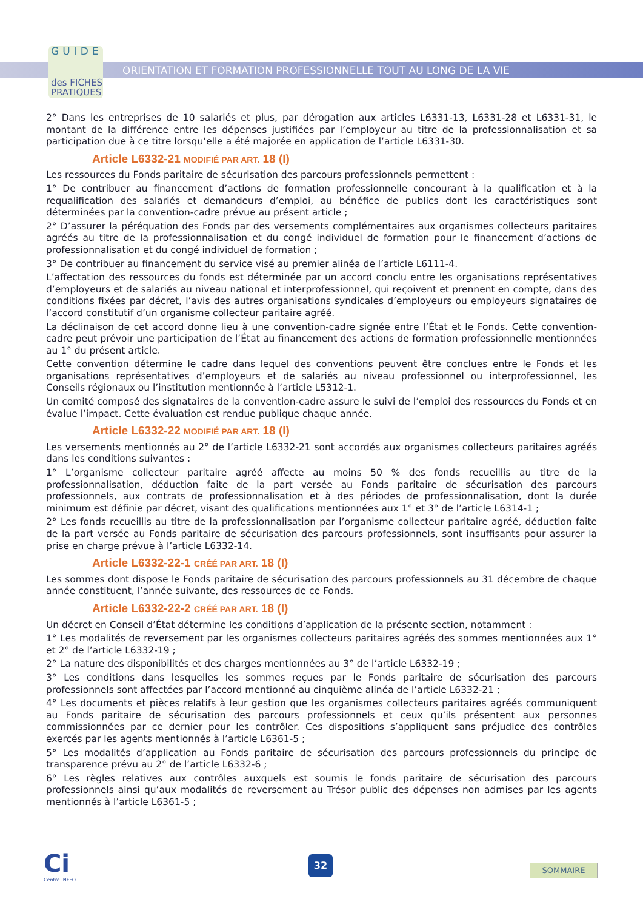GUIDE
des FICHES
PRATIQUES
ORIENTATION ET FORMATION PROFESSIONNELLE TOUT AU LONG DE LA VIE
2° Dans les entreprises de 10 salariés et plus, par dérogation aux articles L6331-13, L6331-28 et L6331-31, le montant de la différence entre les dépenses justifiées par l’employeur au titre de la professionnalisation et sa participation due à ce titre lorsqu’elle a été majorée en application de l’article L6331-30.
Article L6332-21 MODIFIÉ PAR ART. 18 (I)
Les ressources du Fonds paritaire de sécurisation des parcours professionnels permettent :
1° De contribuer au financement d’actions de formation professionnelle concourant à la qualification et à la requalification des salariés et demandeurs d’emploi, au bénéfice de publics dont les caractéristiques sont déterminées par la convention-cadre prévue au présent article ;
2° D’assurer la péréquation des Fonds par des versements complémentaires aux organismes collecteurs paritaires agréés au titre de la professionnalisation et du congé individuel de formation pour le financement d’actions de professionnalisation et du congé individuel de formation ;
3° De contribuer au financement du service visé au premier alinéa de l’article L6111-4.
L’affectation des ressources du fonds est déterminée par un accord conclu entre les organisations représentatives d’employeurs et de salariés au niveau national et interprofessionnel, qui reçoivent et prennent en compte, dans des conditions fixées par décret, l’avis des autres organisations syndicales d’employeurs ou employeurs signataires de l’accord constitutif d’un organisme collecteur paritaire agréé.
La déclinaison de cet accord donne lieu à une convention-cadre signée entre l’État et le Fonds. Cette convention-cadre peut prévoir une participation de l’État au financement des actions de formation professionnelle mentionnées au 1° du présent article.
Cette convention détermine le cadre dans lequel des conventions peuvent être conclues entre le Fonds et les organisations représentatives d’employeurs et de salariés au niveau professionnel ou interprofessionnel, les Conseils régionaux ou l’institution mentionnée à l’article L5312-1.
Un comité composé des signataires de la convention-cadre assure le suivi de l’emploi des ressources du Fonds et en évalue l’impact. Cette évaluation est rendue publique chaque année.
Article L6332-22 MODIFIÉ PAR ART. 18 (I)
Les versements mentionnés au 2° de l’article L6332-21 sont accordés aux organismes collecteurs paritaires agréés dans les conditions suivantes :
1° L’organisme collecteur paritaire agréé affecte au moins 50 % des fonds recueillis au titre de la professionnalisation, déduction faite de la part versée au Fonds paritaire de sécurisation des parcours professionnels, aux contrats de professionnalisation et à des périodes de professionnalisation, dont la durée minimum est définie par décret, visant des qualifications mentionnées aux 1° et 3° de l’article L6314-1 ;
2° Les fonds recueillis au titre de la professionnalisation par l’organisme collecteur paritaire agréé, déduction faite de la part versée au Fonds paritaire de sécurisation des parcours professionnels, sont insuffisants pour assurer la prise en charge prévue à l’article L6332-14.
Article L6332-22-1 CRÉÉ PAR ART. 18 (I)
Les sommes dont dispose le Fonds paritaire de sécurisation des parcours professionnels au 31 décembre de chaque année constituent, l’année suivante, des ressources de ce Fonds.
Article L6332-22-2 CRÉÉ PAR ART. 18 (I)
Un décret en Conseil d’État détermine les conditions d’application de la présente section, notamment :
1° Les modalités de reversement par les organismes collecteurs paritaires agréés des sommes mentionnées aux 1° et 2° de l’article L6332-19 ;
2° La nature des disponibilités et des charges mentionnées au 3° de l’article L6332-19 ;
3° Les conditions dans lesquelles les sommes reçues par le Fonds paritaire de sécurisation des parcours professionnels sont affectées par l’accord mentionné au cinquième alinéa de l’article L6332-21 ;
4° Les documents et pièces relatifs à leur gestion que les organismes collecteurs paritaires agréés communiquent au Fonds paritaire de sécurisation des parcours professionnels et ceux qu’ils présentent aux personnes commissionnées par ce dernier pour les contrôler. Ces dispositions s’appliquent sans préjudice des contrôles exercés par les agents mentionnés à l’article L6361-5 ;
5° Les modalités d’application au Fonds paritaire de sécurisation des parcours professionnels du principe de transparence prévu au 2° de l’article L6332-6 ;
6° Les règles relatives aux contrôles auxquels est soumis le fonds paritaire de sécurisation des parcours professionnels ainsi qu’aux modalités de reversement au Trésor public des dépenses non admises par les agents mentionnés à l’article L6361-5 ;
Ci
Centre INFFO
32
SOMMAIRE